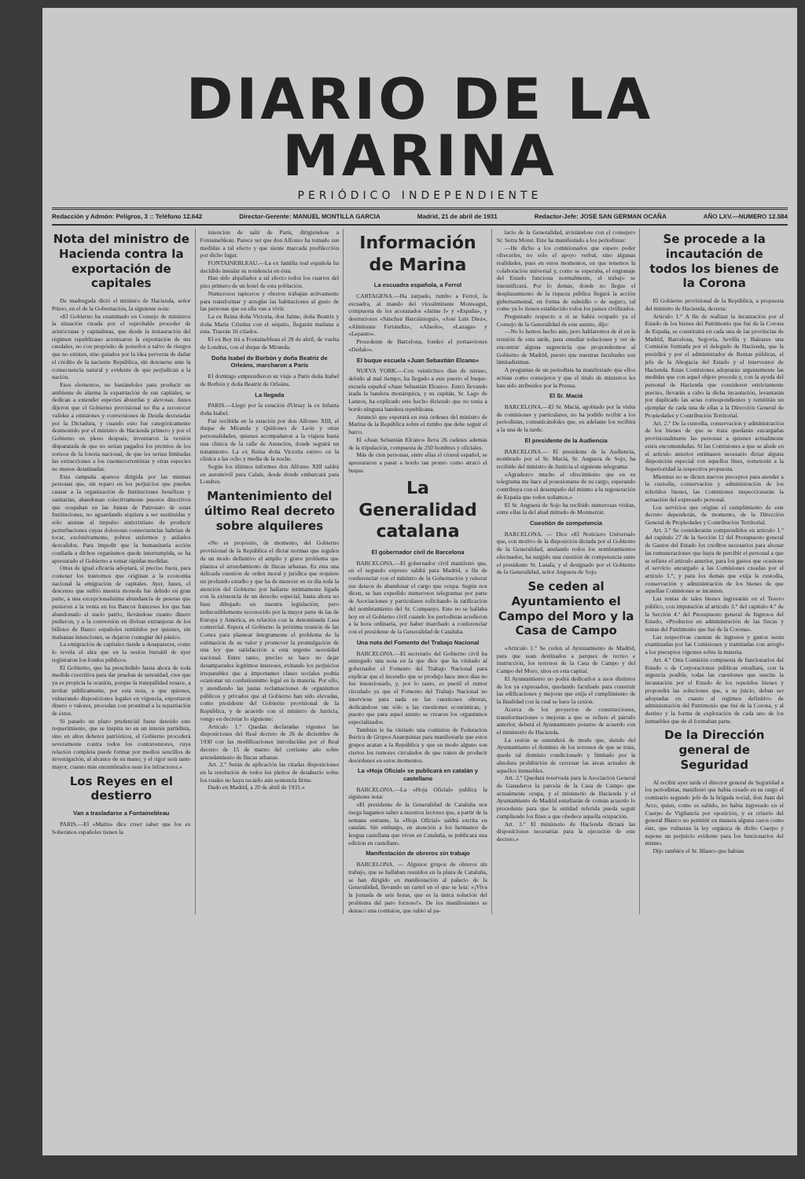DIARIO DE LA MARINA
PERIÓDICO INDEPENDIENTE
Redacción y Admón: Peligros, 3 :: Teléfono 12.642 Director-Gerente: MANUEL MONTILLA GARCIA Madrid, 21 de abril de 1931 Redactor-Jefe: JOSE SAN GERMAN OCAÑA AÑO LXV.—NUMERO 12.584
Nota del ministro de Hacienda contra la exportación de capitales
De madrugada dictó el ministro de Hacienda, señor Prieto, en el de la Gobernación, la siguiente nota:
«El Gobierno ha examinado en Consejo de ministros la situación creada por el reprobable proceder de aristócratas y capitalistas, que desde la instauración del régimen republicano acentuaron la exportación de sus caudales, no con propósito de ponerlos a salvo de riesgos que no existen, sino guiados por la idea perversa de dañar el crédito de la naciente República, sin detenerse ante la consecuencia natural y evidente de que perjudican a la nación.
Esos elementos, no bastándoles para producir un ambiente de alarma la expatriación de sus capitales, se dedican a extender especies absurdas y alevosas. Antes dijeron que el Gobierno provisional no iba a reconocer validez a emisiones y conversiones de Deuda decretadas por la Dictadura, y cuando esto fué categóricamente desmentido por el ministro de Hacienda primero y por el Gobierno en pleno después, inventaron la versión disparatada de que no serían pagados los premios de los sorteos de la lotería nacional, de que les serían limitadas las extracciones a los cuentacorrentistas y otras especies no menos desatinadas.
Esta campaña aparece dirigida por las mismas personas que, sin reparo en los perjuicios que pueden causar a la organización de Instituciones benéficas y sanitarias, abandonan colectivamente puestos directivos que ocupaban en las Juntas de Patronato de estas Instituciones, no aguardando siquiera a ser sustituídas y sólo atentas al impulso anticristiano de producir perturbaciones cuyas dolorosas consecuencias habrían de tocar, exclusivamente, pobres enfermos y asilados desvalidos. Para impedir que la humanitaria acción confiada a dichos organismos quede interrumpida, se ha apresurado el Gobierno a tomar rápidas medidas.
Otras de igual eficacia adoptará, si preciso fuera, para contener los trastornos que originan a la economía nacional la emigración de capitales. Ayer, lunes, el descenso que sufrió nuestra moneda fué debido en gran parte, a una excepcionalísima abundancia de pesetas que pusieron a la venta en los Bancos franceses los que han abandonado el suelo patrio, llevándose cuanto dinero pudieron, y a la conversión en divisas extranjeras de los billetes de Banco españoles remitidos por quienes, sin malsanas intenciones, se dejaron contagiar del pánico.
La emigración de capitales tiende a desaparecer, como lo revela el alza que en la sesión bursátil de ayer registraron los fondos públicos.
El Gobierno, que ha prescindido hasta ahora de toda medida coercitiva para dar pruebas de serenidad, cree que ya es propicia la ocasión, porque la tranquilidad renace, a invitar públicamente, por esta nota, a que quienes, vulnerando disposiciones legales en vigencia, exportaron dinero o valores, procedan con prontitud a la repatriación de éstos.
Si pasado un plazo prudencial fuese desoído este requerimiento, que se inspira no en un interés partidista, sino en altos deberes patrióticos, el Gobierno procederá severamente contra todos los contraventores, cuya relación completa puede formar por medios sencillos de investigación, al alcance de su mano; y el rigor será tanto mayor, cuanto más encumbrados sean los infractores.»
Los Reyes en el destierro
Van a trasladarse a Fontainebleau
PARIS.—El «Matin» dice creer saber que los ex Soberanos españoles tienen la
intención de salir de París, dirigiéndose a Fontainebleau. Parece ser que don Alfonso ha tomado sus medidas a tal efecto y que siente marcada predilección por dicho lugar.
FONTAINEBLEAU.—La ex familia real española ha decidido instalar su residencia en ésta.
Han sido alquilados a tal efecto todos los cuartos del piso primero de un hotel de esta población.
Numerosos tapiceros y obreros trabajan activamente para transformar y arreglar las habitaciones al gusto de las personas que en ella van a vivir.
La ex Reina doña Victoria, don Jaime, doña Beatriz y doña María Cristina con el séquito, llegarán mañana a ésta. Traerán 16 criados.
El ex Rey irá a Fontainebleau el 28 de abril, de vuelta de Londres, con el duque de Miranda.
Doña Isabel de Borbón y doña Beatriz de Orleáns, marcharon a París
El domingo emprendieron su viaje a París doña Isabel de Borbón y doña Beatriz de Orleáns.
La llegada
PARIS.—Llegó por la estación d'Orsay la ex Infanta doña Isabel.
Fué recibida en la estación por don Alfonso XIII, el duque de Miranda y Quiñones de León y otras personalidades, quienes acompañaron a la viajera hasta una clínica de la calle de Asunción, donde seguirá un tratamiento. La ex Reina doña Victoria estuvo en la clínica a las ocho y media de la noche.
Según los últimos informes don Alfonso XIII saldrá en automóvil para Calais, desde donde embarcará para Londres.
Mantenimiento del último Real decreto sobre alquileres
«No es propósito, de momento, del Gobierno provisional de la República el dictar normas que regulen de un modo definitivo el amplio y grave problema que plantea el arrendamiento de fincas urbanas. Es ésta una delicada cuestión de orden moral y jurídica que requiere un profundo estudio y que ha de merecer en su día toda la atención del Gobierno por hallarse íntimamente ligada con la existencia de un derecho especial, hasta ahora no bien dibujado en nuestra legislación; pero indiscutiblemente reconocido por la mayor parte de las de Europa y América, en relación con la denominada Casa comercial. Espera el Gobierno la próxima reunión de las Cortes para plantear íntegramente el problema de la estimación de su valor y promover la promulgación de una ley que satisfacción a esta urgente necesidad nacional. Entre tanto, preciso se hace no dejar desamparados legítimos intereses, evitando los perjuicios irreparables que a importantes clases sociales podría ocasionar un confusionismo legal en la materia. Por ello, y atendiendo las justas reclamaciones de organismos públicos y privados que al Gobierno han sido elevadas, como presidente del Gobierno provisional de la República, y de acuerdo con el ministro de Justicia, vengo en decretar lo siguiente:
Artículo 1.° Quedan declaradas vigentes las disposiciones del Real decreto de 26 de diciembre de 1930 con las modificaciones introducidas por el Real decreto de 15 de marzo del corriente año sobre arrendamiento de fincas urbanas.
Art. 2.° Serán de aplicación las citadas disposiciones en la resolución de todos los pleitos de desahucio sobre los cuales no haya recaído aún sentencia firme.
Dado en Madrid, a 20 de abril de 1931.»
Información de Marina
La escuadra española, a Ferrol
CARTAGENA.—Ha zarpado, rumbo a Ferrol, la escuadra, al mando del vicealmirante Monteagut, compuesta de los acorazados «Jaime I» y «España», y destructores «Sánchez Barcáiztegui», «José Luis Díez», «Almirante Ferrándiz», «Alsedo», «Lazaga» y «Lepanto».
Procedente de Barcelona, fondeó el portaaviones «Dédalo».
El buque escuela «Juan Sebastián Elcano»
NUEVA YORK.—Con veinticinco días de retraso, debido al mal tiempo, ha llegado a este puerto el buque-escuela español «Juan Sebastián Elcano». Entró llevando izada la bandera monárquica, y su capitán, Sr. Lago de Lanzos, ha explicado este hecho diciendo que no tenía a bordo ninguna bandera republicana.
Anunció que esperará en ésta órdenes del ministro de Marina de la República sobre el rumbo que debe seguir el barco.
El «Juan Sebastián Elcano» lleva 26 cadetes además de la tripulación, compuesta de 250 hombres y oficiales.
Más de cien personas, entre ellas el cónsul español, se apresuraron a pasar a bordo tan pronto como atracó el buque.
La Generalidad catalana
El gobernador civil de Barcelona
BARCELONA.—El gobernador civil manifestó que, en el segundo expreso saldrá para Madrid, a fin de conferenciar con el ministro de la Gobernación y reiterar sus deseos de abandonar el cargo que ocupa. Según nos dicen, se han expedido numerosos telegramas por parte de Asociaciones y particulares solicitando la ratificación del nombramiento del Sr. Companys. Este no se hallaba hoy en el Gobierno civil cuando los periodistas acudieron a la hora ordinaria, por haber marchado a conferenciar con el presidente de la Generalidad de Cataluña.
Una nota del Fomento del Trabajo Nacional
BARCELONA.—El secretario del Gobierno civil ha entregado una nota en la que dice que ha visitado al gobernador el Fomento del Trabajo Nacional para explicar que el incendio que se produjo hace unos días no fué intencionado, y, por lo tanto, es pueril el rumor circulado ya que el Fomento del Trabajo Nacional no interviene para nada en las cuestiones obreras, dedicándose tan sólo a las cuestiones económicas, y puesto que para aquel asunto se crearon los organismos especializados.
También le ha visitado una comisión de Federación Ibérica de Grupos Anarquistas para manifestarle que estos grupos acatan a la República y que en modo alguno son ciertos los rumores circulados de que traten de producir desórdenes en estos momentos.
La «Hoja Oficial» se publicará en catalán y castellano
BARCELONA.—La «Hoja Oficial» publica la siguiente nota:
«El presidente de la Generalidad de Cataluña nos ruega hagamos saber a nuestros lectores que, a partir de la semana entrante, la «Hoja Oficial» saldrá escrita en catalán. Sin embargo, en atención a los hermanos de lengua castellana que viven en Cataluña, se publicará una edición en castellano.
Manifestación de obreros sin trabajo
BARCELONA. — Algunos grupos de obreros sin trabajo, que se hallaban reunidos en la plaza de Cataluña, se han dirigido en manifestación al palacio de la Generalidad, llevando un cartel en el que se leía: «¡Viva la jornada de seis horas, que es la única solución del problema del paro forzoso!». De los manifestantes se destacó una comisión, que subió al pa-
lacio de la Generalidad, avistándose con el consejero Sr. Serra Moret. Este ha manifestado a los periodistas:
—He dicho a los comisionados que espero poder ofrecerles, no sólo el apoyo verbal, sino algunas realidades, pues en estos momentos, en que tenemos la colaboración universal y, como se esperaba, el engranaje del Estado funciona normalmente, el trabajo se intensificará. Por lo demás, donde no llegue el desplazamiento de la riqueza pública llegará la acción gubernamental, en forma de subsidio o de seguro, tal como ya lo tienen establecido todos los países civilizados.
Preguntado respecto a si se había ocupado ya el Consejo de la Generalidad de este asunto, dijo:
—No lo hemos hecho aún, pero hablaremos de él en la reunión de esta tarde, para estudiar soluciones y ver de encontrar alguna sugerencia que propondremos al Gobierno de Madrid, puesto que nuestras facultades son limitadísimas.
A preguntas de un periodista ha manifestado que ellos actúan como consejeros y que el título de ministros les han sido atribuídos por la Prensa.
El Sr. Maciá
BARCELONA.—El Sr. Maciá, agobiado por la visita de comisiones y particulares, no ha podido recibir a los periodistas, comunicándoles que, en adelante los recibirá a la una de la tarde.
El presidente de la Audiencia
BARCELONA.— El presidente de la Audiencia, nombrado por el Sr. Maciá, Sr. Anguera de Sojo, ha recibido del ministro de Justicia el siguiente telegrama:
«Agradezco mucho el ofrecimiento que en su telegrama me hace al posesionarse de su cargo, esperando contribuya con el desempeño del mismo a la regeneración de España que todos soñamos.»
El Sr. Anguera de Sojo ha recibido numerosas visitas, entre ellas la del abad mitrado de Montserrat.
Cuestión de competencia
BARCELONA. — Dice «El Noticiero Universal» que, con motivo de la disposición dictada por el Gobierno de la Generalidad, anulando todos los nombramientos efectuados, ha surgido una cuestión de competencia entre el presidente Sr. Lasala, y el designado por el Gobierno de la Generalidad, señor Anguera de Sojo.
Se ceden al Ayuntamiento el Campo del Moro y la Casa de Campo
«Artículo 1.° Se ceden al Ayuntamiento de Madrid, para que sean destinados a parques de recreo e instrucción, los terrenos de la Casa de Campo y del Campo del Moro, sitos en esta capital.
El Ayuntamiento no podrá dedicarlos a usos distintos de los ya expresados, quedando facultado para construir las edificaciones y mejoras que exija el cumplimiento de la finalidad con la cual se hace la cesión.
Acerca de los proyectos de construcciones, transformaciones o mejoras a que se refiere el párrafo anterior, deberá el Ayuntamiento ponerse de acuerdo con el ministerio de Hacienda.
La cesión se entenderá de modo que, siendo del Ayuntamiento el dominio de los terrenos de que se trata, quede tal dominio condicionado y limitado por la absoluta prohibición de cercenar las áreas actuales de aquellos inmuebles.
Art. 2.° Quedará reservada para la Asociación General de Ganaderos la parcela de la Casa de Campo que actualmente ocupa, y el ministerio de Hacienda y el Ayuntamiento de Madrid estudiarán de común acuerdo lo procedente para que la entidad referida pueda seguir cumpliendo los fines a que obedece aquella ocupación.
Art. 3.° El ministerio de Hacienda dictará las disposiciones necesarias para la ejecución de este decreto.»
Se procede a la incautación de todos los bienes de la Corona
El Gobierno provisional de la República, a propuesta del ministro de Hacienda, decreta:
Artículo 1.° A fin de realizar la incautación por el Estado de los bienes del Patrimonio que fué de la Corona de España, se constituirá en cada una de las provincias de Madrid, Barcelona, Segovia, Sevilla y Baleares una Comisión formada por el delegado de Hacienda, que la presidirá y por el administrador de Rentas públicas, el jefe de la Abogacía del Estado y el interventor de Hacienda. Estas Comisiones adoptarán urgentemente las medidas que con aquel objeto proceda y, con la ayuda del personal de Hacienda que consideren estrictamente preciso, llevarán a cabo la dicha incautación, levantarán por duplicado las actas correspondientes y remitirán un ejemplar de cada una de ellas a la Dirección General de Propiedades y Contribución Territorial.
Art. 2.° De la custodia, conservación y administración de los bienes de que se trata quedarán encargadas provisionalmente las personas a quienes actualmente estén encomendadas. Si las Comisiones a que se alude en el artículo anterior estimasen necesario dictar alguna disposición especial con aquellos fines, someterán a la Superioridad la respectiva propuesta.
Mientras no se dicten nuevos preceptos para atender a la custodia, conservación y administración de los referidos bienes, las Comisiones inspeccionarán la actuación del expresado personal.
Los servicios que origine el cumplimiento de este decreto dependerán, de momento, de la Dirección General de Propiedades y Contribución Territorial.
Art. 3.° Se considerarán comprendidos en artículo 1.° del capítulo 27 de la Sección 12 del Presupuesto general de Gastos del Estado los créditos necesarios para abonar las remuneraciones que haya de percibir el personal a que se refiere el artículo anterior, para los gastos que ocasione el servicio encargado a las Comisiones creadas por el artículo 1.°, y para los demás que exija la custodia, conservación y administración de los bienes de que aquellas Comisiones se incauten.
Las rentas de tales bienes ingresarán en el Tesoro público, con imputación al artículo 3.° del capítulo 4.° de la Sección 4.ª del Presupuesto general de Ingresos del Estado, «Productos en administración de las fincas y rentas del Patrimonio que fué de la Corona».
Las respectivas cuentas de ingresos y gastos serán examinadas por las Comisiones y tramitadas con arreglo a los preceptos vigentes sobre la materia.
Art. 4.° Otra Comisión compuesta de funcionarios del Estado o de Corporaciones públicas estudiará, con la urgencia posible, todas las cuestiones que suscite la incautación por el Estado de los repetidos bienes y propondrá las soluciones que, a su juicio, deban ser adoptadas en cuanto al régimen definitivo de administración del Patrimonio que fué de la Corona, y al destino y la forma de explotación de cada uno de los inmuebles que de él formaban parte.
De la Dirección general de Seguridad
Al recibir ayer tarde el director general de Seguridad a los periodistas, manifestó que había cesado en su cargo el comisario segundo jefe de la brigada social, don Juan del Arco, quien, como es sabido, no había ingresado en el Cuerpo de Vigilancia por oposición, y es criterio del general Blanco no permitir en manera alguna casos como éste, que vulneran la ley orgánica de dicho Cuerpo y supone un perjuicio evidente para los funcionarios del mismo.
Dijo también el Sr. Blanco que habían